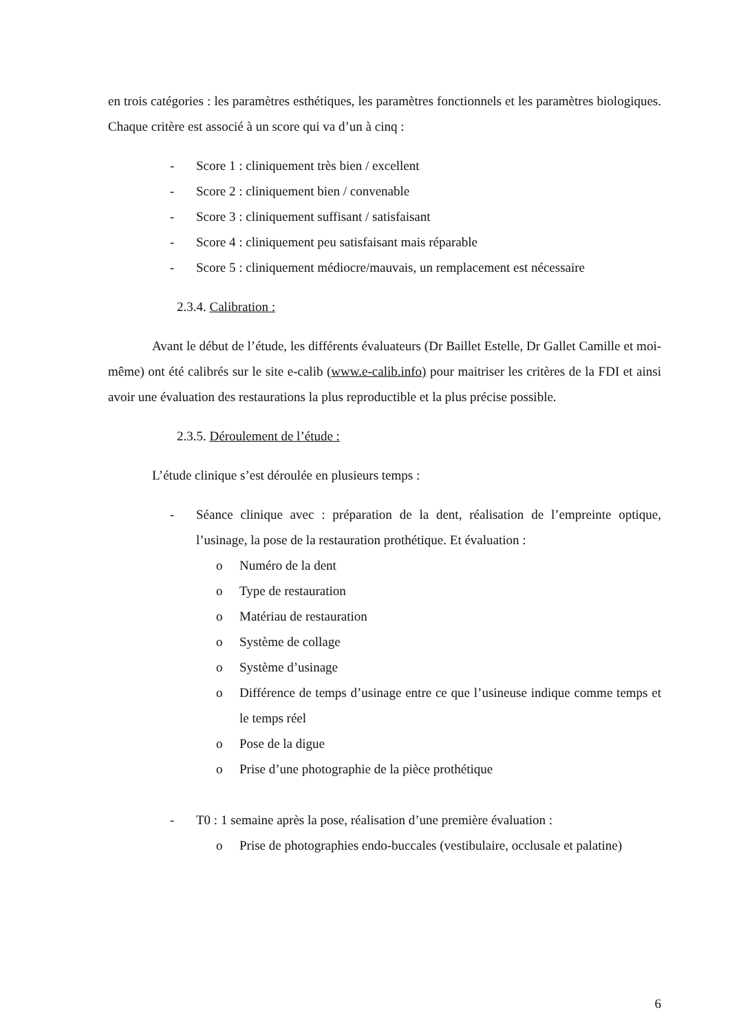en trois catégories : les paramètres esthétiques, les paramètres fonctionnels et les paramètres biologiques. Chaque critère est associé à un score qui va d’un à cinq :
- Score 1 : cliniquement très bien / excellent
- Score 2 : cliniquement bien / convenable
- Score 3 : cliniquement suffisant / satisfaisant
- Score 4 : cliniquement peu satisfaisant mais réparable
- Score 5 : cliniquement médiocre/mauvais, un remplacement est nécessaire
2.3.4. Calibration :
Avant le début de l’étude, les différents évaluateurs (Dr Baillet Estelle, Dr Gallet Camille et moi-même) ont été calibrés sur le site e-calib (www.e-calib.info) pour maitriser les critères de la FDI et ainsi avoir une évaluation des restaurations la plus reproductible et la plus précise possible.
2.3.5. Déroulement de l’étude :
L’étude clinique s’est déroulée en plusieurs temps :
- Séance clinique avec : préparation de la dent, réalisation de l’empreinte optique, l’usinage, la pose de la restauration prothétique. Et évaluation :
o Numéro de la dent
o Type de restauration
o Matériau de restauration
o Système de collage
o Système d’usinage
o Différence de temps d’usinage entre ce que l’usineuse indique comme temps et le temps réel
o Pose de la digue
o Prise d’une photographie de la pièce prothétique
- T0 : 1 semaine après la pose, réalisation d’une première évaluation :
o Prise de photographies endo-buccales (vestibulaire, occlusale et palatine)
6